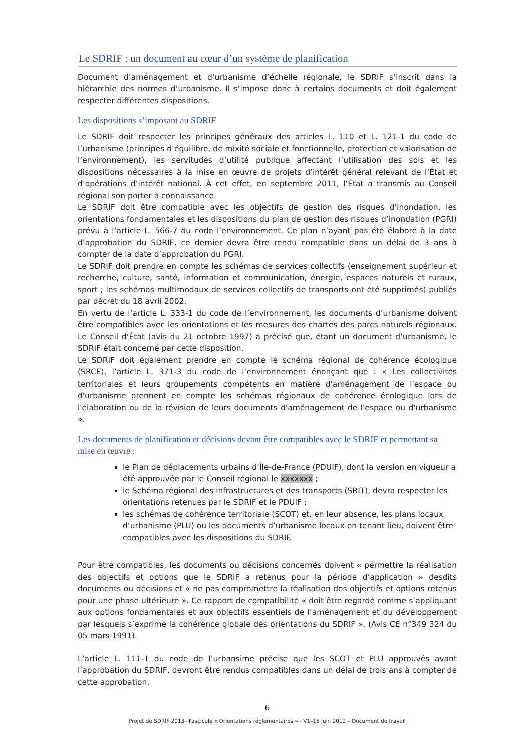Le SDRIF : un document au cœur d’un système de planification
Document d’aménagement et d’urbanisme d’échelle régionale, le SDRIF s’inscrit dans la hiérarchie des normes d’urbanisme. Il s’impose donc à certains documents et doit également respecter différentes dispositions.
Les dispositions s’imposant au SDRIF
Le SDRIF doit respecter les principes généraux des articles L. 110 et L. 121-1 du code de l’urbanisme (principes d’équilibre, de mixité sociale et fonctionnelle, protection et valorisation de l’environnement), les servitudes d’utilité publique affectant l’utilisation des sols et les dispositions nécessaires à la mise en œuvre de projets d’intérêt général relevant de l’État et d’opérations d’intérêt national. À cet effet, en septembre 2011, l’État a transmis au Conseil régional son porter à connaissance.
Le SDRIF doit être compatible avec les objectifs de gestion des risques d'inondation, les orientations fondamentales et les dispositions du plan de gestion des risques d’inondation (PGRI) prévu à l’article L. 566-7 du code l’environnement. Ce plan n’ayant pas été élaboré à la date d’approbation du SDRIF, ce dernier devra être rendu compatible dans un délai de 3 ans à compter de la date d’approbation du PGRI.
Le SDRIF doit prendre en compte les schémas de services collectifs (enseignement supérieur et recherche, culture, santé, information et communication, énergie, espaces naturels et ruraux, sport ; les schémas multimodaux de services collectifs de transports ont été supprimés) publiés par décret du 18 avril 2002.
En vertu de l’article L. 333-1 du code de l’environnement, les documents d’urbanisme doivent être compatibles avec les orientations et les mesures des chartes des parcs naturels régionaux. Le Conseil d’État (avis du 21 octobre 1997) a précisé que, étant un document d’urbanisme, le SDRIF était concerné par cette disposition.
Le SDRIF doit également prendre en compte le schéma régional de cohérence écologique (SRCE), l’article L. 371-3 du code de l’environnement énonçant que : « Les collectivités territoriales et leurs groupements compétents en matière d'aménagement de l'espace ou d'urbanisme prennent en compte les schémas régionaux de cohérence écologique lors de l'élaboration ou de la révision de leurs documents d'aménagement de l'espace ou d'urbanisme ».
Les documents de planification et décisions devant être compatibles avec le SDRIF et permettant sa mise en œuvre :
le Plan de déplacements urbains d’Île-de-France (PDUIF), dont la version en vigueur a été approuvée par le Conseil régional le xxxxxxx ;
le Schéma régional des infrastructures et des transports (SRIT), devra respecter les orientations retenues par le SDRIF et le PDUIF ;
les schémas de cohérence territoriale (SCOT) et, en leur absence, les plans locaux d’urbanisme (PLU) ou les documents d’urbanisme locaux en tenant lieu, doivent être compatibles avec les dispositions du SDRIF.
Pour être compatibles, les documents ou décisions concernés doivent « permettre la réalisation des objectifs et options que le SDRIF a retenus pour la période d’application » desdits documents ou décisions et « ne pas compromettre la réalisation des objectifs et options retenus pour une phase ultérieure ». Ce rapport de compatibilité « doit être regardé comme s’appliquant aux options fondamentales et aux objectifs essentiels de l’aménagement et du développement par lesquels s’exprime la cohérence globale des orientations du SDRIF ». (Avis CE n°349 324 du 05 mars 1991).
L’article L. 111-1 du code de l’urbansime précise que les SCOT et PLU approuvés avant l’approbation du SDRIF, devront être rendus compatibles dans un délai de trois ans à compter de cette approbation.
6
Projet de SDRIF 2013– Fascicule « Orientations réglementaires » - V1–15 juin 2012 – Document de travail